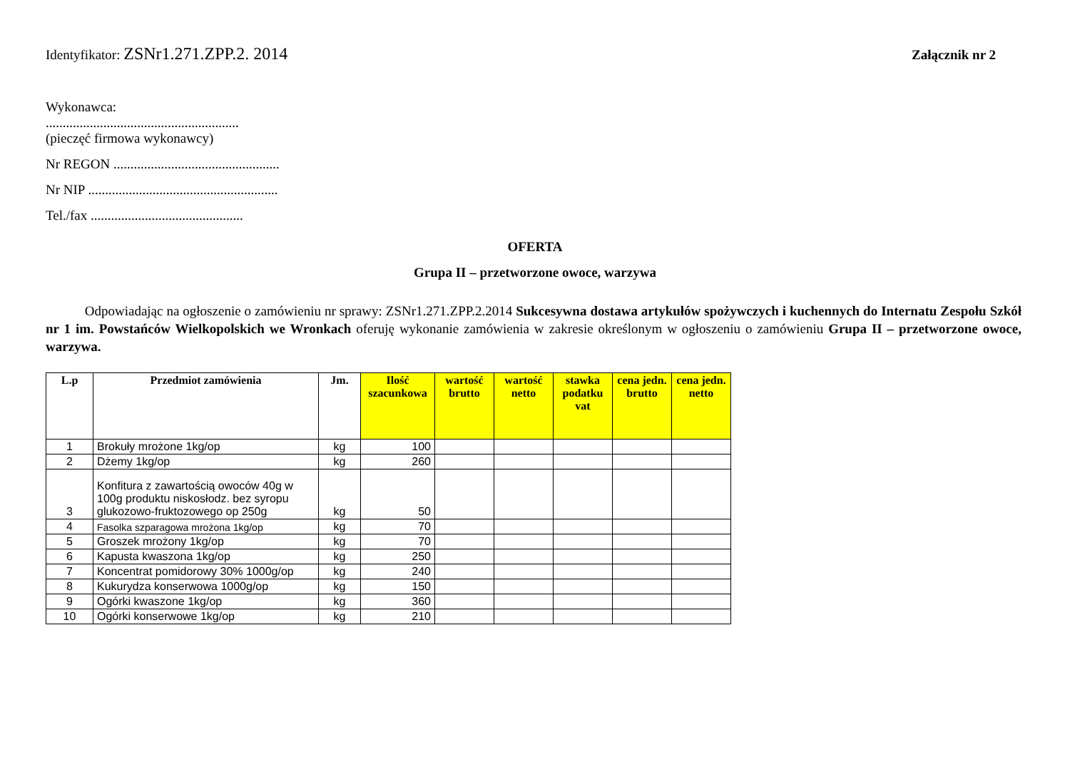Identyfikator: ZSNr1.271.ZPP.2. 2014
Załącznik nr 2
Wykonawca:
.........................................................
(pieczęć firmowa wykonawcy)
Nr REGON .................................................
Nr NIP ........................................................
Tel./fax .............................................
OFERTA
Grupa II – przetworzone owoce, warzywa
Odpowiadając na ogłoszenie o zamówieniu nr sprawy: ZSNr1.271.ZPP.2.2014 Sukcesywna dostawa artykułów spożywczych i kuchennych do Internatu Zespołu Szkół nr 1 im. Powstańców Wielkopolskich we Wronkach oferuję wykonanie zamówienia w zakresie określonym w ogłoszeniu o zamówieniu Grupa II – przetworzone owoce, warzywa.
| L.p | Przedmiot zamówienia | Jm. | Ilość szacunkowa | wartość brutto | wartość netto | stawka podatku vat | cena jedn. brutto | cena jedn. netto |
| --- | --- | --- | --- | --- | --- | --- | --- | --- |
| 1 | Brokuły mrożone 1kg/op | kg | 100 | | | | | |
| 2 | Dżemy 1kg/op | kg | 260 | | | | | |
| 3 | Konfitura z zawartością owoców 40g w 100g produktu niskosłodz. bez syropu glukozowo-fruktozowego op 250g | kg | 50 | | | | | |
| 4 | Fasolka szparagowa mrożona 1kg/op | kg | 70 | | | | | |
| 5 | Groszek mrożony 1kg/op | kg | 70 | | | | | |
| 6 | Kapusta kwaszona 1kg/op | kg | 250 | | | | | |
| 7 | Koncentrat pomidorowy 30% 1000g/op | kg | 240 | | | | | |
| 8 | Kukurydza konserwowa 1000g/op | kg | 150 | | | | | |
| 9 | Ogórki kwaszone 1kg/op | kg | 360 | | | | | |
| 10 | Ogórki konserwowe 1kg/op | kg | 210 | | | | | |